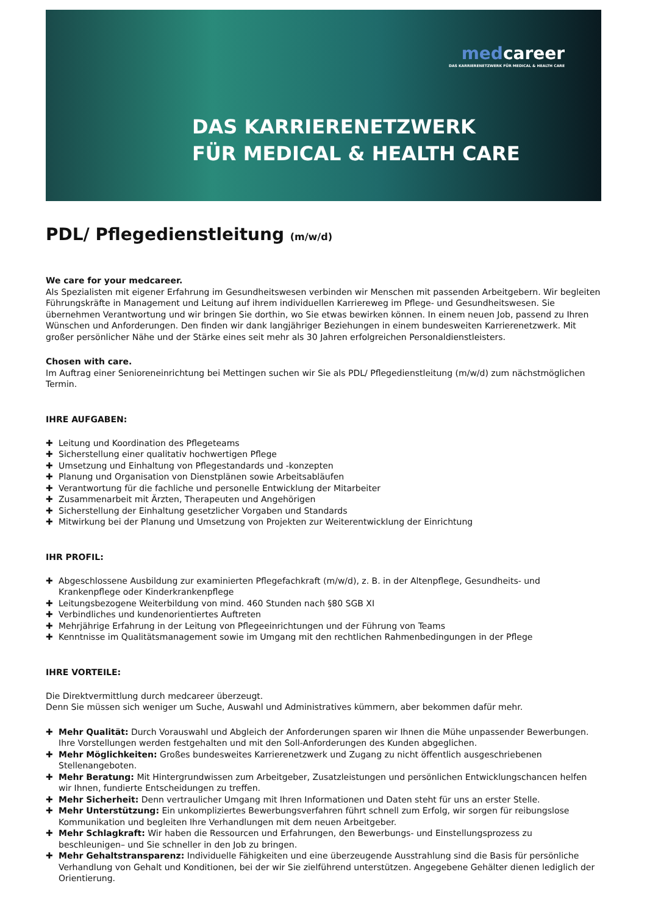medcareer
DAS KARRIERENETZWERK FÜR MEDICAL & HEALTH CARE
DAS KARRIERENETZWERK
FÜR MEDICAL & HEALTH CARE
PDL/ Pflegedienstleitung (m/w/d)
We care for your medcareer.
Als Spezialisten mit eigener Erfahrung im Gesundheitswesen verbinden wir Menschen mit passenden Arbeitgebern. Wir begleiten Führungskräfte in Management und Leitung auf ihrem individuellen Karriereweg im Pflege- und Gesundheitswesen. Sie übernehmen Verantwortung und wir bringen Sie dorthin, wo Sie etwas bewirken können. In einem neuen Job, passend zu Ihren Wünschen und Anforderungen. Den finden wir dank langjähriger Beziehungen in einem bundesweiten Karrierenetzwerk. Mit großer persönlicher Nähe und der Stärke eines seit mehr als 30 Jahren erfolgreichen Personaldienstleisters.
Chosen with care.
Im Auftrag einer Senioreneinrichtung bei Mettingen suchen wir Sie als PDL/ Pflegedienstleitung (m/w/d) zum nächstmöglichen Termin.
IHRE AUFGABEN:
✚ Leitung und Koordination des Pflegeteams
✚ Sicherstellung einer qualitativ hochwertigen Pflege
✚ Umsetzung und Einhaltung von Pflegestandards und -konzepten
✚ Planung und Organisation von Dienstplänen sowie Arbeitsabläufen
✚ Verantwortung für die fachliche und personelle Entwicklung der Mitarbeiter
✚ Zusammenarbeit mit Ärzten, Therapeuten und Angehörigen
✚ Sicherstellung der Einhaltung gesetzlicher Vorgaben und Standards
✚ Mitwirkung bei der Planung und Umsetzung von Projekten zur Weiterentwicklung der Einrichtung
IHR PROFIL:
✚ Abgeschlossene Ausbildung zur examinierten Pflegefachkraft (m/w/d), z. B. in der Altenpflege, Gesundheits- und Krankenpflege oder Kinderkrankenpflege
✚ Leitungsbezogene Weiterbildung von mind. 460 Stunden nach §80 SGB XI
✚ Verbindliches und kundenorientiertes Auftreten
✚ Mehrjährige Erfahrung in der Leitung von Pflegeeinrichtungen und der Führung von Teams
✚ Kenntnisse im Qualitätsmanagement sowie im Umgang mit den rechtlichen Rahmenbedingungen in der Pflege
IHRE VORTEILE:
Die Direktvermittlung durch medcareer überzeugt.
Denn Sie müssen sich weniger um Suche, Auswahl und Administratives kümmern, aber bekommen dafür mehr.
✚ Mehr Qualität: Durch Vorauswahl und Abgleich der Anforderungen sparen wir Ihnen die Mühe unpassender Bewerbungen. Ihre Vorstellungen werden festgehalten und mit den Soll-Anforderungen des Kunden abgeglichen.
✚ Mehr Möglichkeiten: Großes bundesweites Karrierenetzwerk und Zugang zu nicht öffentlich ausgeschriebenen Stellenangeboten.
✚ Mehr Beratung: Mit Hintergrundwissen zum Arbeitgeber, Zusatzleistungen und persönlichen Entwicklungschancen helfen wir Ihnen, fundierte Entscheidungen zu treffen.
✚ Mehr Sicherheit: Denn vertraulicher Umgang mit Ihren Informationen und Daten steht für uns an erster Stelle.
✚ Mehr Unterstützung: Ein unkompliziertes Bewerbungsverfahren führt schnell zum Erfolg, wir sorgen für reibungslose Kommunikation und begleiten Ihre Verhandlungen mit dem neuen Arbeitgeber.
✚ Mehr Schlagkraft: Wir haben die Ressourcen und Erfahrungen, den Bewerbungs- und Einstellungsprozess zu beschleunigen– und Sie schneller in den Job zu bringen.
✚ Mehr Gehaltstransparenz: Individuelle Fähigkeiten und eine überzeugende Ausstrahlung sind die Basis für persönliche Verhandlung von Gehalt und Konditionen, bei der wir Sie zielführend unterstützen. Angegebene Gehälter dienen lediglich der Orientierung.